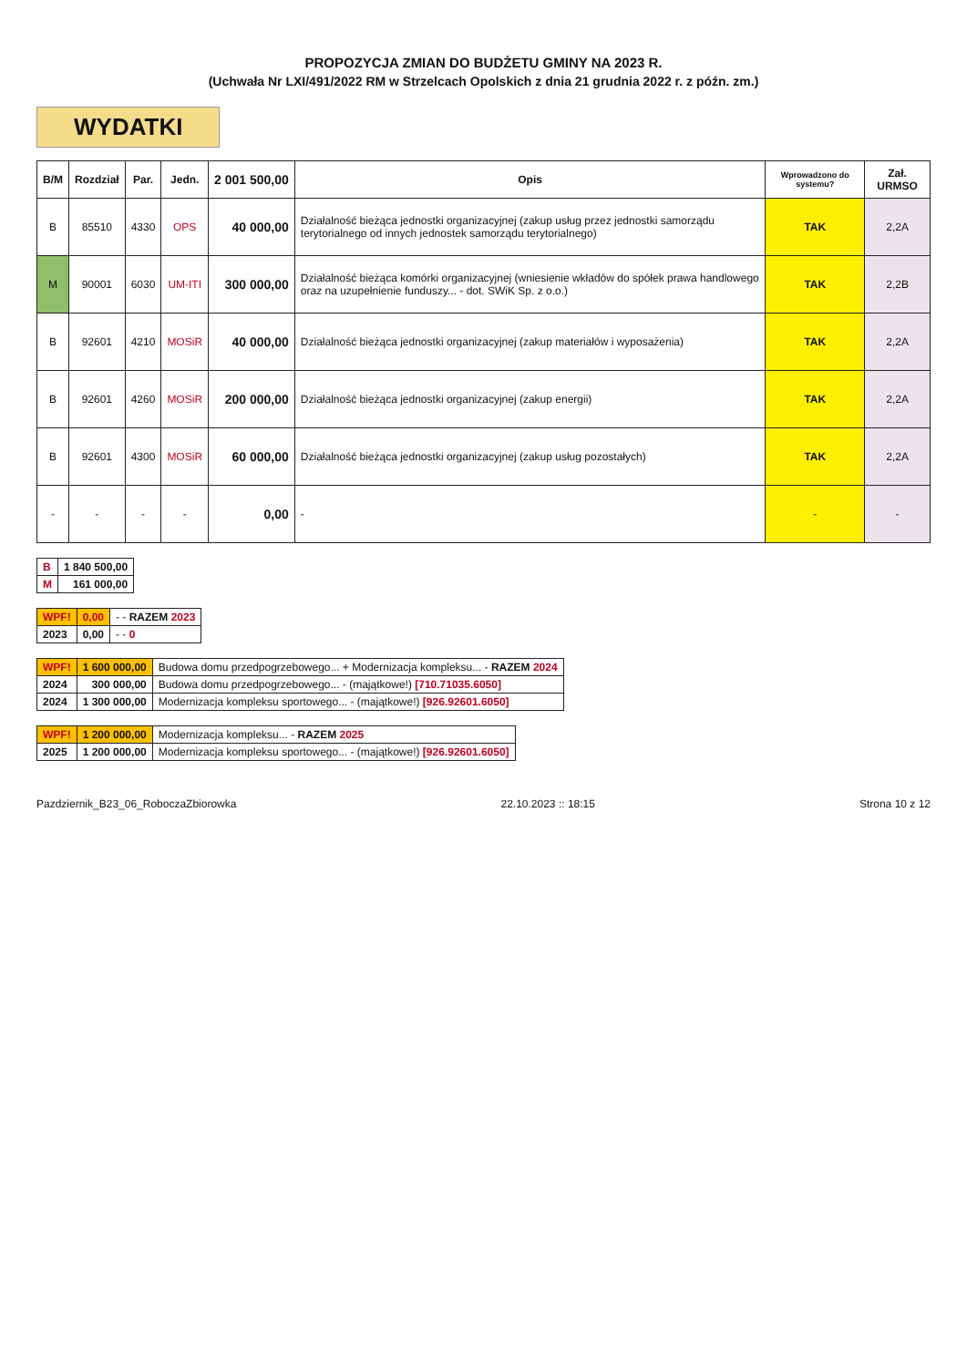PROPOZYCJA ZMIAN DO BUDŻETU GMINY NA 2023 R.
(Uchwała Nr LXI/491/2022 RM w Strzelcach Opolskich z dnia 21 grudnia 2022 r. z późn. zm.)
WYDATKI
| B/M | Rozdział | Par. | Jedn. | 2 001 500,00 | Opis | Wprowadzono do systemu? | Zał. URMSO |
| --- | --- | --- | --- | --- | --- | --- | --- |
| B | 85510 | 4330 | OPS | 40 000,00 | Działalność bieżąca jednostki organizacyjnej (zakup usług przez jednostki samorządu terytorialnego od innych jednostek samorządu terytorialnego) | TAK | 2,2A |
| M | 90001 | 6030 | UM-ITI | 300 000,00 | Działalność bieżąca komórki organizacyjnej (wniesienie wkładów do spółek prawa handlowego oraz na uzupełnienie funduszy... - dot. SWiK Sp. z o.o.) | TAK | 2,2B |
| B | 92601 | 4210 | MOSiR | 40 000,00 | Działalność bieżąca jednostki organizacyjnej (zakup materiałów i wyposażenia) | TAK | 2,2A |
| B | 92601 | 4260 | MOSiR | 200 000,00 | Działalność bieżąca jednostki organizacyjnej (zakup energii) | TAK | 2,2A |
| B | 92601 | 4300 | MOSiR | 60 000,00 | Działalność bieżąca jednostki organizacyjnej (zakup usług pozostałych) | TAK | 2,2A |
| - | - | - | - | 0,00 | - | - | - |
| B | 1 840 500,00 |
| M | 161 000,00 |
| WPF! | 0,00 | - - RAZEM 2023 |
| 2023 | 0,00 | - - 0 |
| WPF! | 1 600 000,00 | Budowa domu przedpogrzebowego... + Modernizacja kompleksu... - RAZEM 2024 |
| 2024 | 300 000,00 | Budowa domu przedpogrzebowego... - (majątkowe!) [710.71035.6050] |
| 2024 | 1 300 000,00 | Modernizacja kompleksu sportowego... - (majątkowe!) [926.92601.6050] |
| WPF! | 1 200 000,00 | Modernizacja kompleksu... - RAZEM 2025 |
| 2025 | 1 200 000,00 | Modernizacja kompleksu sportowego... - (majątkowe!) [926.92601.6050] |
Pazdziernik_B23_06_RoboczaZbiorowka 22.10.2023 :: 18:15 Strona 10 z 12